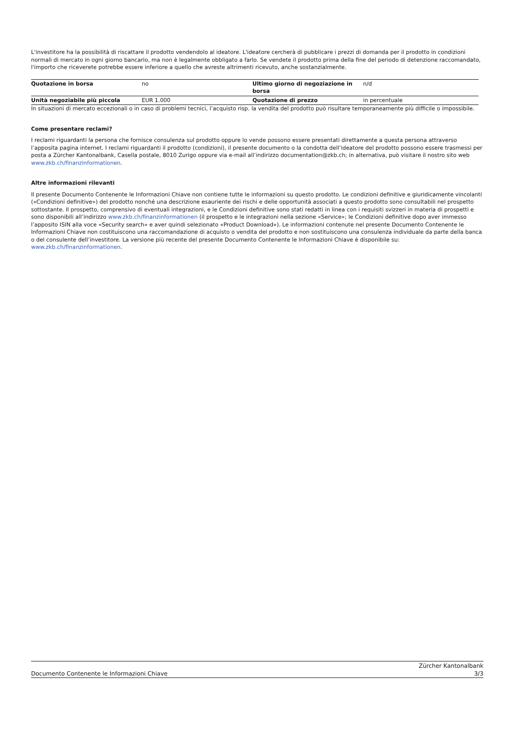L'investitore ha la possibilità di riscattare il prodotto vendendolo al ideatore. L'ideatore cercherà di pubblicare i prezzi di domanda per il prodotto in condizioni normali di mercato in ogni giorno bancario, ma non è legalmente obbligato a farlo. Se vendete il prodotto prima della fine del periodo di detenzione raccomandato, l'importo che riceverete potrebbe essere inferiore a quello che avreste altrimenti ricevuto, anche sostanzialmente.
| Quotazione in borsa | no | Ultimo giorno di negoziazione in borsa | n/d |
| Unità negoziabile più piccola | EUR 1.000 | Quotazione di prezzo | in percentuale |
In situazioni di mercato eccezionali o in caso di problemi tecnici, l’acquisto risp. la vendita del prodotto può risultare temporaneamente più difficile o impossibile.
Come presentare reclami?
I reclami riguardanti la persona che fornisce consulenza sul prodotto oppure lo vende possono essere presentati direttamente a questa persona attraverso l’apposita pagina internet. I reclami riguardanti il prodotto (condizioni), il presente documento o la condotta dell’ideatore del prodotto possono essere trasmessi per posta a Zürcher Kantonalbank, Casella postale, 8010 Zurigo oppure via e-mail all’indirizzo documentation@zkb.ch; in alternativa, può visitare il nostro sito web www.zkb.ch/finanzinformationen.
Altre informazioni rilevanti
Il presente Documento Contenente le Informazioni Chiave non contiene tutte le informazioni su questo prodotto. Le condizioni definitive e giuridicamente vincolanti («Condizioni definitive») del prodotto nonché una descrizione esauriente dei rischi e delle opportunità associati a questo prodotto sono consultabili nel prospetto sottostante. Il prospetto, comprensivo di eventuali integrazioni, e le Condizioni definitive sono stati redatti in linea con i requisiti svizzeri in materia di prospetti e sono disponibili all’indirizzo www.zkb.ch/finanzinformationen (il prospetto e le integrazioni nella sezione «Service»; le Condizioni definitive dopo aver immesso l’apposito ISIN alla voce «Security search» e aver quindi selezionato «Product Download»). Le informazioni contenute nel presente Documento Contenente le Informazioni Chiave non costituiscono una raccomandazione di acquisto o vendita del prodotto e non sostituiscono una consulenza individuale da parte della banca o del consulente dell’investitore. La versione più recente del presente Documento Contenente le Informazioni Chiave è disponibile su: www.zkb.ch/finanzinformationen.
Documento Contenente le Informazioni Chiave Zürcher Kantonalbank
3/3